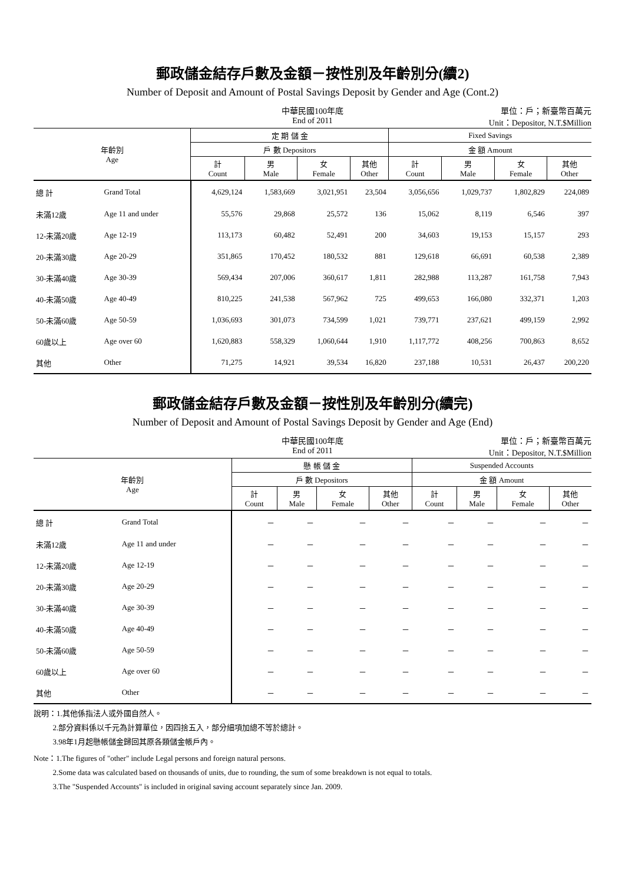郵政儲金結存戶數及金額－按性別及年齡別分(續2)
Number of Deposit and Amount of Postal Savings Deposit by Gender and Age (Cont.2)
中華民國100年底
End of 2011
單位：戶；新臺幣百萬元
Unit：Depositor, N.T.$Million
| 年齡別 Age | | 定 期 儲 金 | | | | Fixed Savings | | | |
| --- | --- | --- | --- | --- | --- | --- | --- | --- | --- |
| | | 戶 數 Depositors | | | | 金 額 Amount | | | |
| | | 計 Count | 男 Male | 女 Female | 其他 Other | 計 Count | 男 Male | 女 Female | 其他 Other |
| 總 計 | Grand Total | 4,629,124 | 1,583,669 | 3,021,951 | 23,504 | 3,056,656 | 1,029,737 | 1,802,829 | 224,089 |
| 未滿12歲 | Age 11 and under | 55,576 | 29,868 | 25,572 | 136 | 15,062 | 8,119 | 6,546 | 397 |
| 12-未滿20歲 | Age 12-19 | 113,173 | 60,482 | 52,491 | 200 | 34,603 | 19,153 | 15,157 | 293 |
| 20-未滿30歲 | Age 20-29 | 351,865 | 170,452 | 180,532 | 881 | 129,618 | 66,691 | 60,538 | 2,389 |
| 30-未滿40歲 | Age 30-39 | 569,434 | 207,006 | 360,617 | 1,811 | 282,988 | 113,287 | 161,758 | 7,943 |
| 40-未滿50歲 | Age 40-49 | 810,225 | 241,538 | 567,962 | 725 | 499,653 | 166,080 | 332,371 | 1,203 |
| 50-未滿60歲 | Age 50-59 | 1,036,693 | 301,073 | 734,599 | 1,021 | 739,771 | 237,621 | 499,159 | 2,992 |
| 60歲以上 | Age over 60 | 1,620,883 | 558,329 | 1,060,644 | 1,910 | 1,117,772 | 408,256 | 700,863 | 8,652 |
| 其他 | Other | 71,275 | 14,921 | 39,534 | 16,820 | 237,188 | 10,531 | 26,437 | 200,220 |
郵政儲金結存戶數及金額－按性別及年齡別分(續完)
Number of Deposit and Amount of Postal Savings Deposit by Gender and Age (End)
中華民國100年底
End of 2011
單位：戶；新臺幣百萬元
Unit：Depositor, N.T.$Million
| 年齡別 Age | | 懸 帳 儲 金 | | | | Suspended Accounts | | | |
| --- | --- | --- | --- | --- | --- | --- | --- | --- | --- |
| | | 戶 數 Depositors | | | | 金 額 Amount | | | |
| | | 計 Count | 男 Male | 女 Female | 其他 Other | 計 Count | 男 Male | 女 Female | 其他 Other |
| 總 計 | Grand Total | － | － | － | － | － | － | － | － |
| 未滿12歲 | Age 11 and under | － | － | － | － | － | － | － | － |
| 12-未滿20歲 | Age 12-19 | － | － | － | － | － | － | － | － |
| 20-未滿30歲 | Age 20-29 | － | － | － | － | － | － | － | － |
| 30-未滿40歲 | Age 30-39 | － | － | － | － | － | － | － | － |
| 40-未滿50歲 | Age 40-49 | － | － | － | － | － | － | － | － |
| 50-未滿60歲 | Age 50-59 | － | － | － | － | － | － | － | － |
| 60歲以上 | Age over 60 | － | － | － | － | － | － | － | － |
| 其他 | Other | － | － | － | － | － | － | － | － |
說明：1.其他係指法人或外國自然人。
   2.部分資料係以千元為計算單位，因四捨五入，部分細項加總不等於總計。
   3.98年1月起懸帳儲金歸回其原各類儲金帳戶內。
Note：1.The figures of "other" include Legal persons and foreign natural persons.
   2.Some data was calculated based on thousands of units, due to rounding, the sum of some breakdown is not equal to totals.
   3.The "Suspended Accounts" is included in original saving account separately since Jan. 2009.